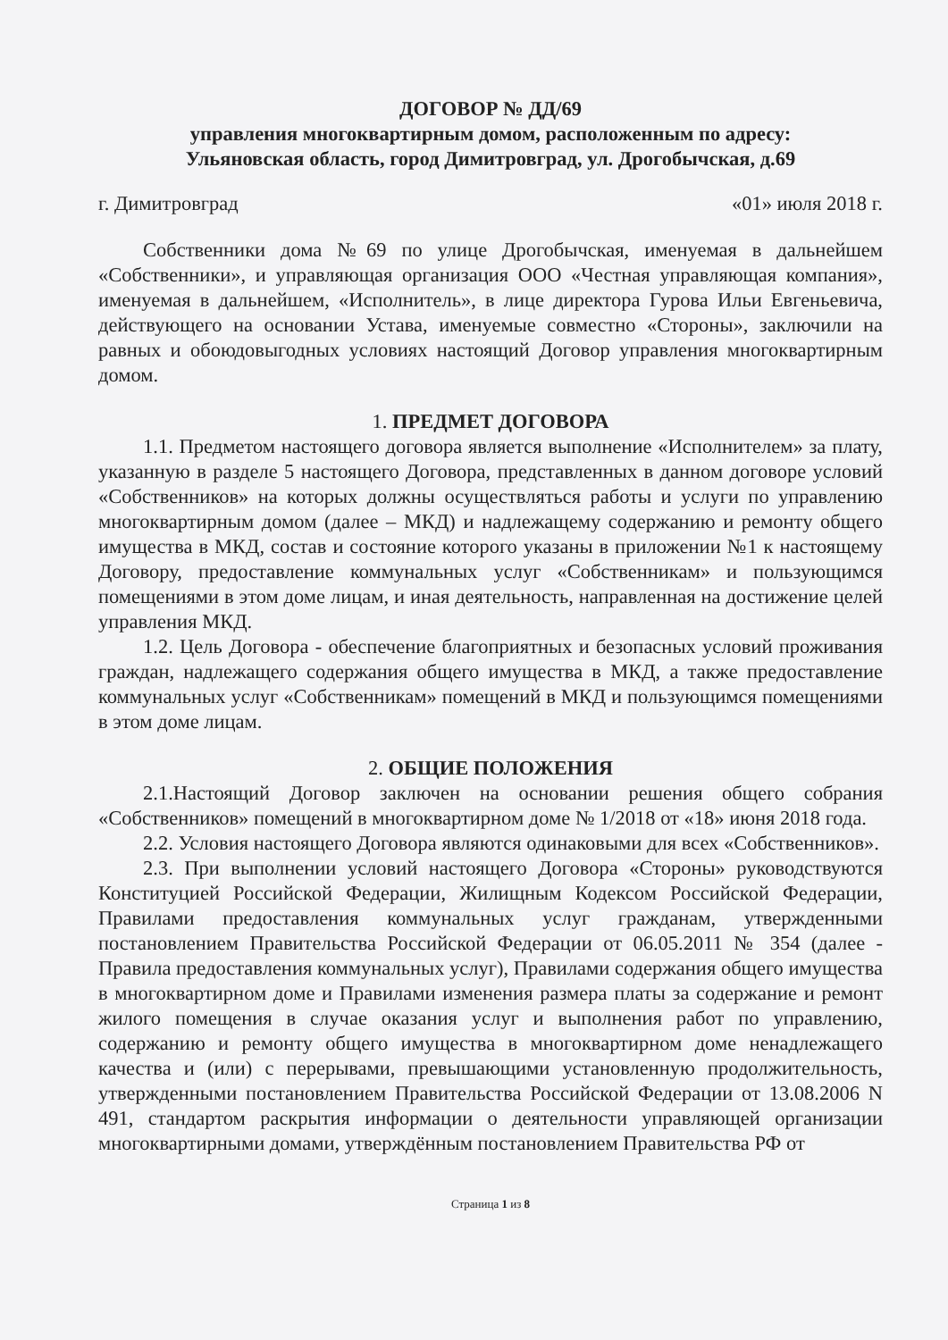ДОГОВОР № ДД/69
управления многоквартирным домом, расположенным по адресу:
Ульяновская область, город Димитровград, ул. Дрогобычская, д.69
г. Димитровград «01» июля 2018 г.
Собственники дома №69 по улице Дрогобычская, именуемая в дальнейшем «Собственники», и управляющая организация ООО «Честная управляющая компания», именуемая в дальнейшем, «Исполнитель», в лице директора Гурова Ильи Евгеньевича, действующего на основании Устава, именуемые совместно «Стороны», заключили на равных и обоюдовыгодных условиях настоящий Договор управления многоквартирным домом.
1. ПРЕДМЕТ ДОГОВОРА
1.1. Предметом настоящего договора является выполнение «Исполнителем» за плату, указанную в разделе 5 настоящего Договора, представленных в данном договоре условий «Собственников» на которых должны осуществляться работы и услуги по управлению многоквартирным домом (далее – МКД) и надлежащему содержанию и ремонту общего имущества в МКД, состав и состояние которого указаны в приложении №1 к настоящему Договору, предоставление коммунальных услуг «Собственникам» и пользующимся помещениями в этом доме лицам, и иная деятельность, направленная на достижение целей управления МКД.
1.2. Цель Договора - обеспечение благоприятных и безопасных условий проживания граждан, надлежащего содержания общего имущества в МКД, а также предоставление коммунальных услуг «Собственникам» помещений в МКД и пользующимся помещениями в этом доме лицам.
2. ОБЩИЕ ПОЛОЖЕНИЯ
2.1.Настоящий Договор заключен на основании решения общего собрания «Собственников» помещений в многоквартирном доме № 1/2018 от «18» июня 2018 года.
2.2. Условия настоящего Договора являются одинаковыми для всех «Собственников».
2.3. При выполнении условий настоящего Договора «Стороны» руководствуются Конституцией Российской Федерации, Жилищным Кодексом Российской Федерации, Правилами предоставления коммунальных услуг гражданам, утвержденными постановлением Правительства Российской Федерации от 06.05.2011 № 354 (далее - Правила предоставления коммунальных услуг), Правилами содержания общего имущества в многоквартирном доме и Правилами изменения размера платы за содержание и ремонт жилого помещения в случае оказания услуг и выполнения работ по управлению, содержанию и ремонту общего имущества в многоквартирном доме ненадлежащего качества и (или) с перерывами, превышающими установленную продолжительность, утвержденными постановлением Правительства Российской Федерации от 13.08.2006 N 491, стандартом раскрытия информации о деятельности управляющей организации многоквартирными домами, утверждённым постановлением Правительства РФ от
Страница 1 из 8